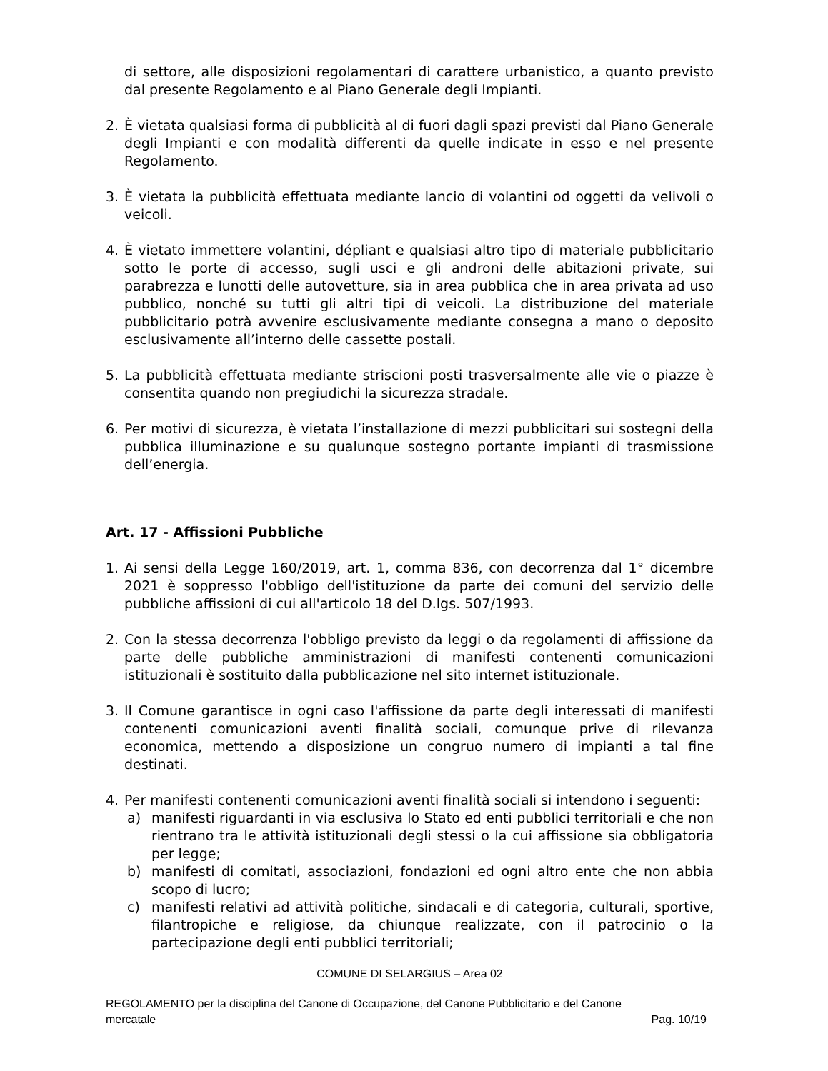di settore, alle disposizioni regolamentari di carattere urbanistico, a quanto previsto dal presente Regolamento e al Piano Generale degli Impianti.
2. È vietata qualsiasi forma di pubblicità al di fuori dagli spazi previsti dal Piano Generale degli Impianti e con modalità differenti da quelle indicate in esso e nel presente Regolamento.
3. È vietata la pubblicità effettuata mediante lancio di volantini od oggetti da velivoli o veicoli.
4. È vietato immettere volantini, dépliant e qualsiasi altro tipo di materiale pubblicitario sotto le porte di accesso, sugli usci e gli androni delle abitazioni private, sui parabrezza e lunotti delle autovetture, sia in area pubblica che in area privata ad uso pubblico, nonché su tutti gli altri tipi di veicoli. La distribuzione del materiale pubblicitario potrà avvenire esclusivamente mediante consegna a mano o deposito esclusivamente all’interno delle cassette postali.
5. La pubblicità effettuata mediante striscioni posti trasversalmente alle vie o piazze è consentita quando non pregiudichi la sicurezza stradale.
6. Per motivi di sicurezza, è vietata l’installazione di mezzi pubblicitari sui sostegni della pubblica illuminazione e su qualunque sostegno portante impianti di trasmissione dell’energia.
Art. 17 - Affissioni Pubbliche
1. Ai sensi della Legge 160/2019, art. 1, comma 836, con decorrenza dal 1° dicembre 2021 è soppresso l'obbligo dell'istituzione da parte dei comuni del servizio delle pubbliche affissioni di cui all'articolo 18 del D.lgs. 507/1993.
2. Con la stessa decorrenza l'obbligo previsto da leggi o da regolamenti di affissione da parte delle pubbliche amministrazioni di manifesti contenenti comunicazioni istituzionali è sostituito dalla pubblicazione nel sito internet istituzionale.
3. Il Comune garantisce in ogni caso l'affissione da parte degli interessati di manifesti contenenti comunicazioni aventi finalità sociali, comunque prive di rilevanza economica, mettendo a disposizione un congruo numero di impianti a tal fine destinati.
4. Per manifesti contenenti comunicazioni aventi finalità sociali si intendono i seguenti:
a) manifesti riguardanti in via esclusiva lo Stato ed enti pubblici territoriali e che non rientrano tra le attività istituzionali degli stessi o la cui affissione sia obbligatoria per legge;
b) manifesti di comitati, associazioni, fondazioni ed ogni altro ente che non abbia scopo di lucro;
c) manifesti relativi ad attività politiche, sindacali e di categoria, culturali, sportive, filantropiche e religiose, da chiunque realizzate, con il patrocinio o la partecipazione degli enti pubblici territoriali;
COMUNE DI SELARGIUS – Area 02
REGOLAMENTO per la disciplina del Canone di Occupazione, del Canone Pubblicitario e del Canone
mercatale Pag. 10/19